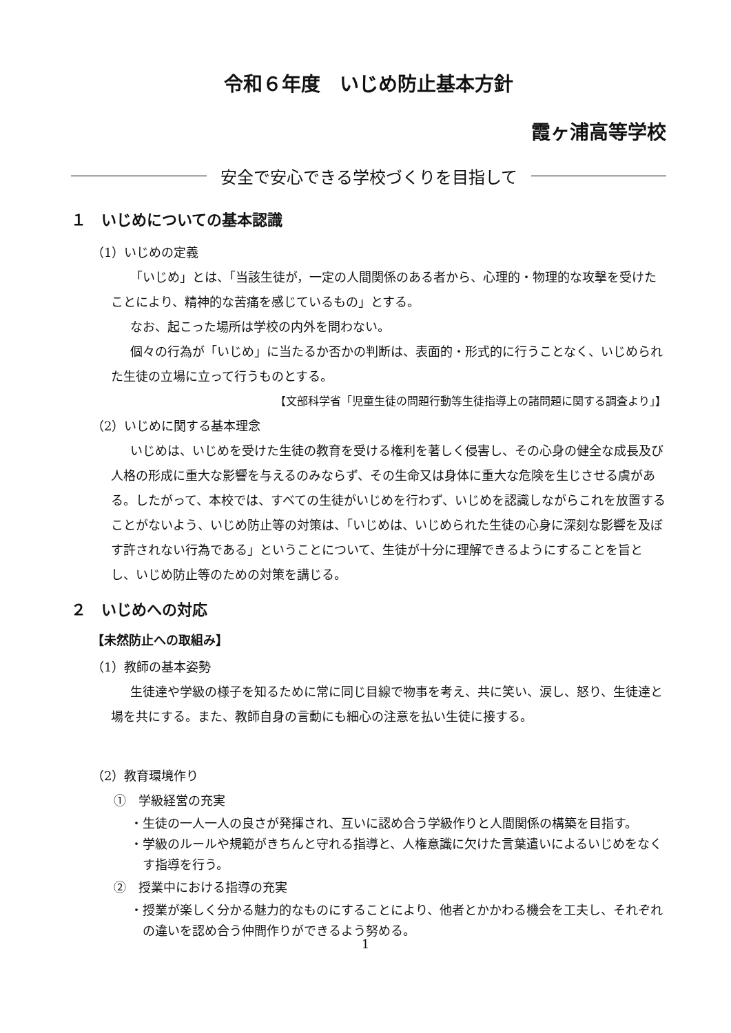令和６年度　いじめ防止基本方針
霞ヶ浦高等学校
安全で安心できる学校づくりを目指して
１　いじめについての基本認識
（1）いじめの定義
「いじめ」とは、「当該生徒が，一定の人間関係のある者から、心理的・物理的な攻撃を受けたことにより、精神的な苦痛を感じているもの」とする。
なお、起こった場所は学校の内外を問わない。
個々の行為が「いじめ」に当たるか否かの判断は、表面的・形式的に行うことなく、いじめられた生徒の立場に立って行うものとする。
【文部科学省「児童生徒の問題行動等生徒指導上の諸問題に関する調査より」】
（2）いじめに関する基本理念
いじめは、いじめを受けた生徒の教育を受ける権利を著しく侵害し、その心身の健全な成長及び人格の形成に重大な影響を与えるのみならず、その生命又は身体に重大な危険を生じさせる虞がある。したがって、本校では、すべての生徒がいじめを行わず、いじめを認識しながらこれを放置することがないよう、いじめ防止等の対策は、「いじめは、いじめられた生徒の心身に深刻な影響を及ぼす許されない行為である」ということについて、生徒が十分に理解できるようにすることを旨とし、いじめ防止等のための対策を講じる。
２　いじめへの対応
【未然防止への取組み】
（1）教師の基本姿勢
生徒達や学級の様子を知るために常に同じ目線で物事を考え、共に笑い、涙し、怒り、生徒達と場を共にする。また、教師自身の言動にも細心の注意を払い生徒に接する。
（2）教育環境作り
①　学級経営の充実
・生徒の一人一人の良さが発揮され、互いに認め合う学級作りと人間関係の構築を目指す。
・学級のルールや規範がきちんと守れる指導と、人権意識に欠けた言葉遣いによるいじめをなくす指導を行う。
②　授業中における指導の充実
・授業が楽しく分かる魅力的なものにすることにより、他者とかかわる機会を工夫し、それぞれの違いを認め合う仲間作りができるよう努める。
1